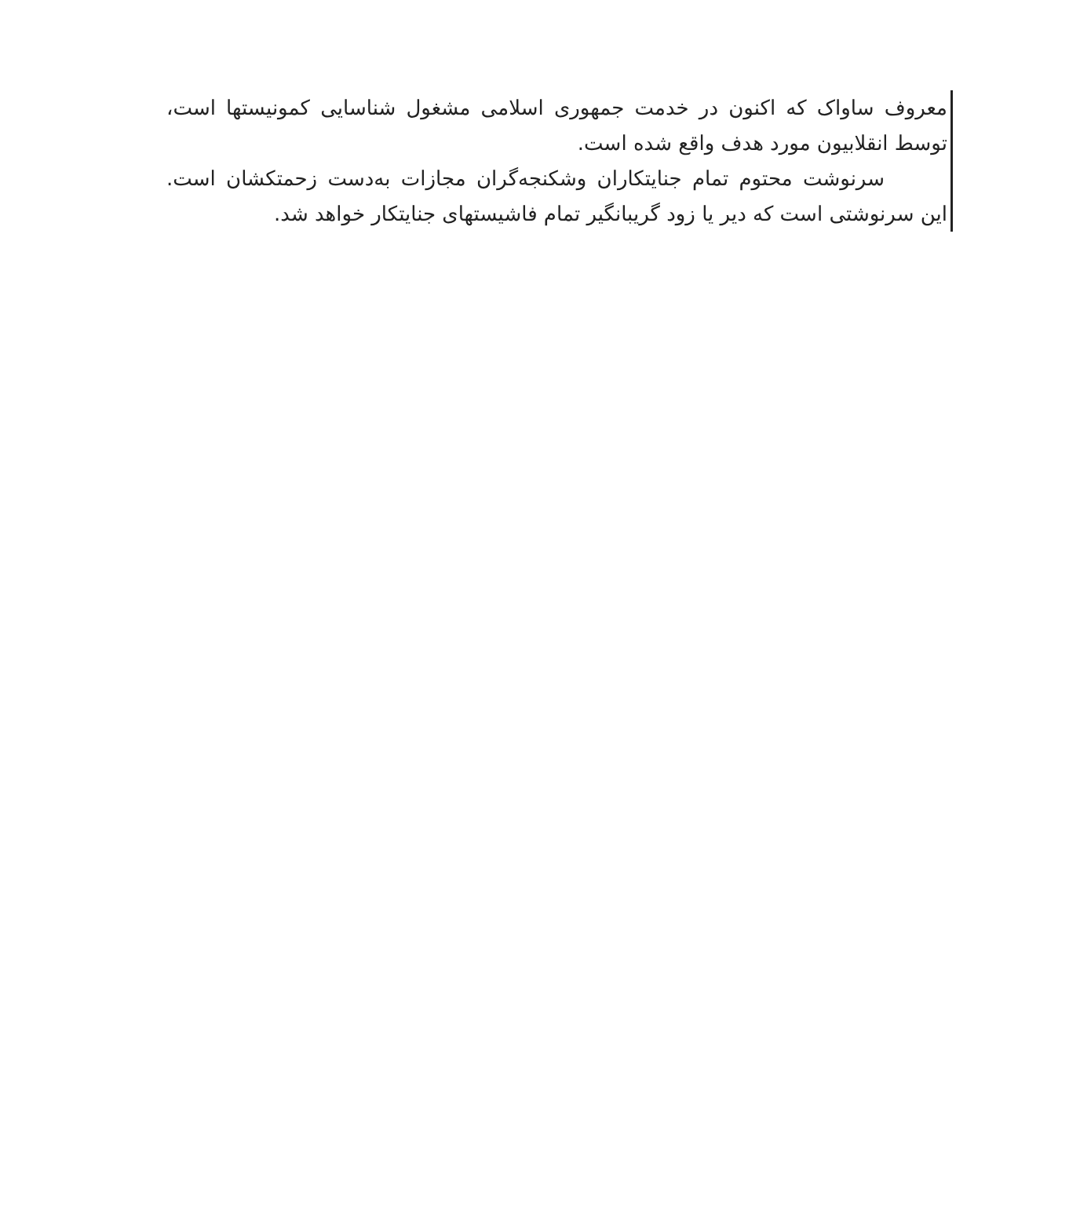معروف ساواک که اکنون در خدمت جمهوری اسلامی مشغول شناسایی کمونیستها است، توسط انقلابیون مورد هدف واقع شده است.
سرنوشت محتوم تمام جنایتکاران وشکنجه‌گران مجازات به‌دست زحمتکشان است. این سرنوشتی است که دیر یا زود گریبانگیر تمام فاشیستهای جنایتکار خواهد شد.